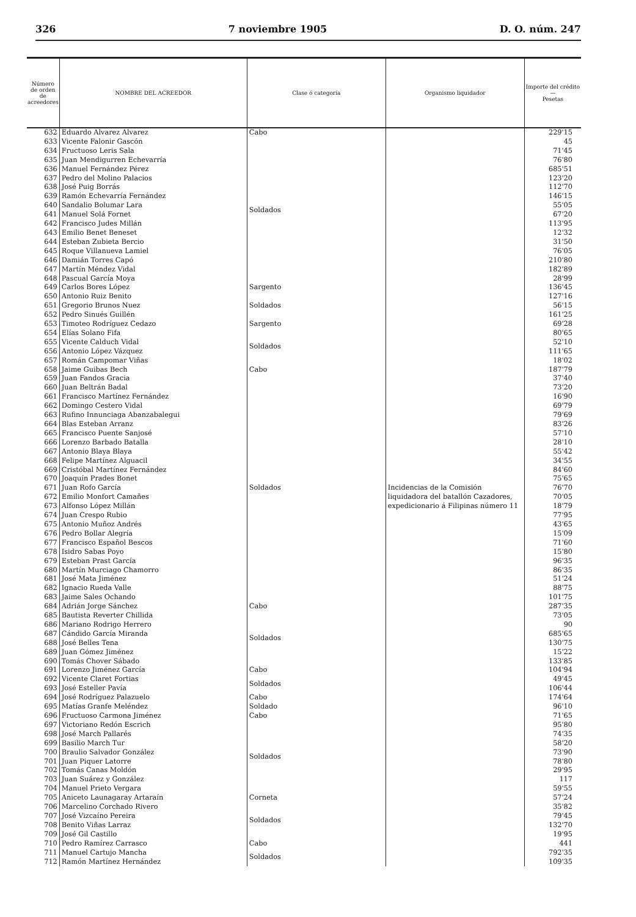326 7 noviembre 1905 D. O. núm. 247
| Número de orden de acreedores | NOMBRE DEL ACREEDOR | Clase ó categoría | Organismo liquidador | Importe del crédito — Pesetas |
| --- | --- | --- | --- | --- |
| 632 | Eduardo Alvarez Alvarez | Cabo | Incidencias de la Comisión liquidadora del batallón Cazadores, expedicionario á Filipinas número 11 | 229'15 |
| 633 | Vicente Falonir Gascón | Soldados | | 45 |
| 634 | Fructuoso Leris Sala | | | 71'45 |
| 635 | Juan Mendigurren Echevarría | | | 76'80 |
| 636 | Manuel Fernández Pérez | | | 685'51 |
| 637 | Pedro del Molino Palacios | | | 123'20 |
| 638 | José Puig Borrás | | | 112'70 |
| 639 | Ramón Echevarría Fernández | | | 146'15 |
| 640 | Sandalio Bolumar Lara | | | 55'05 |
| 641 | Manuel Solá Fornet | | | 67'20 |
| 642 | Francisco Judes Millán | | | 113'95 |
| 643 | Emilio Benet Beneset | | | 12'32 |
| 644 | Esteban Zubieta Bercio | | | 31'50 |
| 645 | Roque Villanueva Lamiel | | | 76'05 |
| 646 | Damián Torres Capó | | | 210'80 |
| 647 | Martín Méndez Vidal | | | 182'89 |
| 648 | Pascual García Moya | | | 28'99 |
| 649 | Carlos Bores López | Sargento | | 136'45 |
| 650 | Antonio Ruiz Benito | Soldados | | 127'16 |
| 651 | Gregorio Brunos Nuez | | | 56'15 |
| 652 | Pedro Sinués Guillén | | | 161'25 |
| 653 | Timoteo Rodríguez Cedazo | Sargento | | 69'28 |
| 654 | Elías Solano Fifa | Soldados | | 80'65 |
| 655 | Vicente Calduch Vidal | | | 52'10 |
| 656 | Antonio López Vázquez | | | 111'65 |
| 657 | Román Campomar Viñas | | | 18'02 |
| 658 | Jaime Guibas Bech | Cabo | | 187'79 |
| 659 | Juan Fandos Gracia | Soldados | | 37'40 |
| 660 | Juan Beltrán Badal | | | 73'20 |
| 661 | Francisco Martínez Fernández | | | 16'90 |
| 662 | Domingo Cestero Vidal | | | 69'79 |
| 663 | Rufino Innunciaga Abanzabalegui | | | 79'69 |
| 664 | Blas Esteban Arranz | | | 83'26 |
| 665 | Francisco Puente Sanjosé | | | 57'10 |
| 666 | Lorenzo Barbado Batalla | | | 28'10 |
| 667 | Antonio Blaya Blaya | | | 55'42 |
| 668 | Felipe Martínez Alguacil | | | 34'55 |
| 669 | Cristóbal Martínez Fernández | | | 84'60 |
| 670 | Joaquín Prades Bonet | | | 75'65 |
| 671 | Juan Rofo García | | | 76'70 |
| 672 | Emilio Monfort Camañes | | | 70'05 |
| 673 | Alfonso López Millán | | | 18'79 |
| 674 | Juan Crespo Rubio | | | 77'95 |
| 675 | Antonio Muñoz Andrés | | | 43'65 |
| 676 | Pedro Bollar Alegría | | | 15'09 |
| 677 | Francisco Español Bescos | | | 71'60 |
| 678 | Isidro Sabas Poyo | | | 15'80 |
| 679 | Esteban Prast García | | | 96'35 |
| 680 | Martín Murciago Chamorro | | | 86'35 |
| 681 | José Mata Jiménez | | | 51'24 |
| 682 | Ignacio Rueda Valle | | | 88'75 |
| 683 | Jaime Sales Ochando | | | 101'75 |
| 684 | Adrián Jorge Sánchez | Cabo | | 287'35 |
| 685 | Bautista Reverter Chillida | Soldados | | 73'05 |
| 686 | Mariano Rodrigo Herrero | | | 90 |
| 687 | Cándido García Miranda | | | 685'65 |
| 688 | José Belles Tena | | | 130'75 |
| 689 | Juan Gómez Jiménez | | | 15'22 |
| 690 | Tomás Chover Sábado | | | 133'85 |
| 691 | Lorenzo Jiménez García | Cabo | | 104'94 |
| 692 | Vicente Claret Fortias | Soldados | | 49'45 |
| 693 | José Esteller Pavía | | | 106'44 |
| 694 | José Rodríguez Palazuelo | Cabo | | 174'64 |
| 695 | Matías Granfe Meléndez | Soldado | | 96'10 |
| 696 | Fructuoso Carmona Jiménez | Cabo | | 71'65 |
| 697 | Victoriano Redón Escrich | Soldados | | 95'80 |
| 698 | José March Pallarés | | | 74'35 |
| 699 | Basilio March Tur | | | 58'20 |
| 700 | Braulio Salvador González | | | 73'90 |
| 701 | Juan Piquer Latorre | | | 78'80 |
| 702 | Tomás Canas Moldón | | | 29'95 |
| 703 | Juan Suárez y González | | | 117 |
| 704 | Manuel Prieto Vergara | | | 59'55 |
| 705 | Aniceto Launagaray Artaraín | Corneta | | 57'24 |
| 706 | Marcelino Corchado Rivero | Soldados | | 35'82 |
| 707 | José Vizcaíno Pereira | | | 79'45 |
| 708 | Benito Viñas Larraz | | | 132'70 |
| 709 | José Gil Castillo | | | 19'95 |
| 710 | Pedro Ramírez Carrasco | Cabo | | 441 |
| 711 | Manuel Cartujo Mancha | Soldados | | 792'35 |
| 712 | Ramón Martínez Hernández | | | 109'35 |